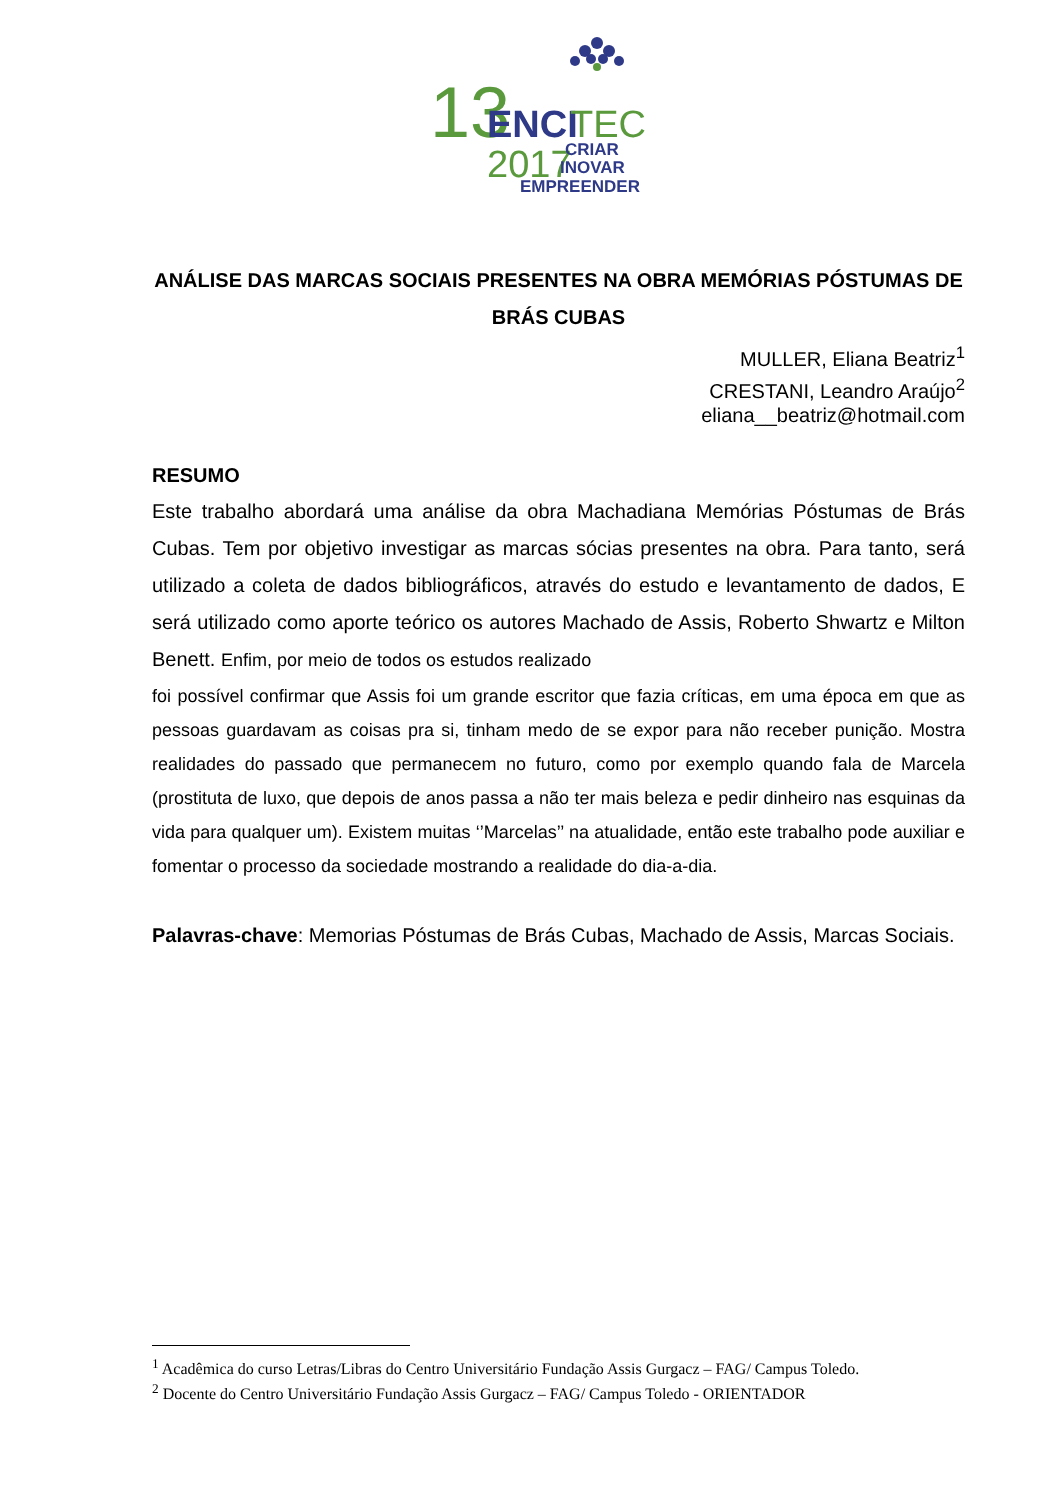13
ENCI
TEC
2017
CRIAR
INOVAR
EMPREENDER
ANÁLISE DAS MARCAS SOCIAIS PRESENTES NA OBRA MEMÓRIAS PÓSTUMAS DE BRÁS CUBAS
MULLER, Eliana Beatriz<sup>1</sup>
CRESTANI, Leandro Araújo<sup>2</sup>
eliana__beatriz@hotmail.com
RESUMO
Este trabalho abordará uma análise da obra Machadiana Memórias Póstumas de Brás Cubas. Tem por objetivo investigar as marcas sócias presentes na obra. Para tanto, será utilizado a coleta de dados bibliográficos, através do estudo e levantamento de dados, E será utilizado como aporte teórico os autores Machado de Assis, Roberto Shwartz e Milton Benett. Enfim, por meio de todos os estudos realizado
foi possível confirmar que Assis foi um grande escritor que fazia críticas, em uma época em que as pessoas guardavam as coisas pra si, tinham medo de se expor para não receber punição. Mostra realidades do passado que permanecem no futuro, como por exemplo quando fala de Marcela (prostituta de luxo, que depois de anos passa a não ter mais beleza e pedir dinheiro nas esquinas da vida para qualquer um). Existem muitas ‘’Marcelas’’ na atualidade, então este trabalho pode auxiliar e fomentar o processo da sociedade mostrando a realidade do dia-a-dia.
Palavras-chave: Memorias Póstumas de Brás Cubas, Machado de Assis, Marcas Sociais.
<sup>1</sup> Acadêmica do curso Letras/Libras do Centro Universitário Fundação Assis Gurgacz – FAG/ Campus Toledo.
<sup>2</sup> Docente do Centro Universitário Fundação Assis Gurgacz – FAG/ Campus Toledo - ORIENTADOR